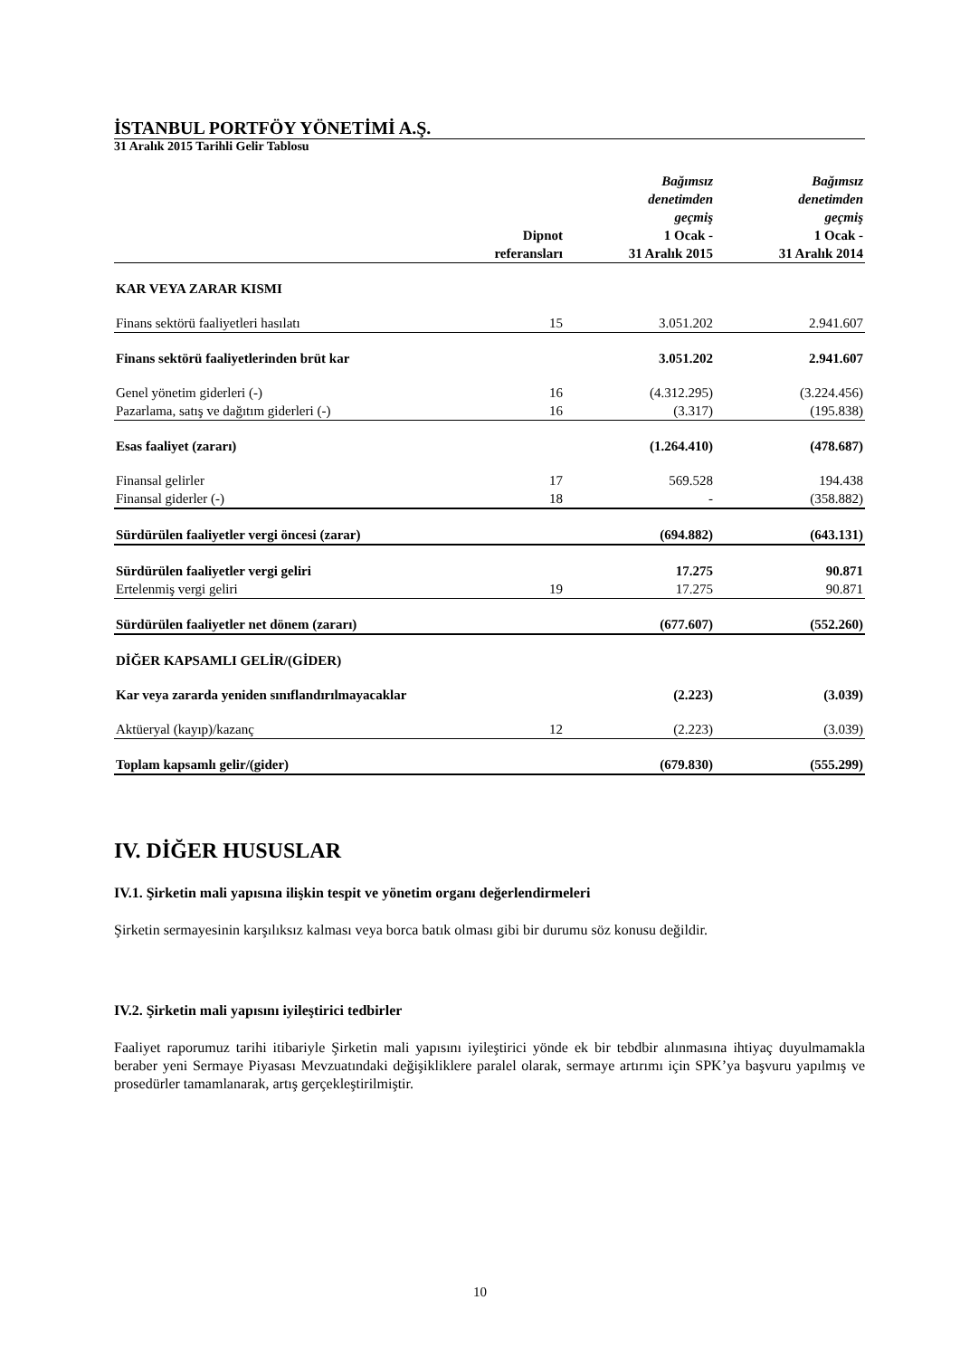İSTANBUL PORTFÖY YÖNETİMİ A.Ş.
31 Aralık 2015 Tarihli Gelir Tablosu
| | Dipnot referansları | Bağımsız denetimden geçmiş 1 Ocak - 31 Aralık 2015 | Bağımsız denetimden geçmiş 1 Ocak - 31 Aralık 2014 |
| --- | --- | --- | --- |
| KAR VEYA ZARAR KISMI | | | |
| Finans sektörü faaliyetleri hasılatı | 15 | 3.051.202 | 2.941.607 |
| Finans sektörü faaliyetlerinden brüt kar | | 3.051.202 | 2.941.607 |
| Genel yönetim giderleri (-) | 16 | (4.312.295) | (3.224.456) |
| Pazarlama, satış ve dağıtım giderleri (-) | 16 | (3.317) | (195.838) |
| Esas faaliyet (zararı) | | (1.264.410) | (478.687) |
| Finansal gelirler | 17 | 569.528 | 194.438 |
| Finansal giderler (-) | 18 | - | (358.882) |
| Sürdürülen faaliyetler vergi öncesi (zarar) | | (694.882) | (643.131) |
| Sürdürülen faaliyetler vergi geliri | | 17.275 | 90.871 |
| Ertelenmiş vergi geliri | 19 | 17.275 | 90.871 |
| Sürdürülen faaliyetler net dönem (zararı) | | (677.607) | (552.260) |
| DİĞER KAPSAMLI GELİR/(GİDER) | | | |
| Kar veya zararda yeniden sınıflandırılmayacaklar | | (2.223) | (3.039) |
| Aktüeryal (kayıp)/kazanç | 12 | (2.223) | (3.039) |
| Toplam kapsamlı gelir/(gider) | | (679.830) | (555.299) |
IV. DİĞER HUSUSLAR
IV.1. Şirketin mali yapısına ilişkin tespit ve yönetim organı değerlendirmeleri
Şirketin sermayesinin karşılıksız kalması veya borca batık olması gibi bir durumu söz konusu değildir.
IV.2. Şirketin mali yapısını iyileştirici tedbirler
Faaliyet raporumuz tarihi itibariyle Şirketin mali yapısını iyileştirici yönde ek bir tebdbir alınmasına ihtiyaç duyulmamakla beraber yeni Sermaye Piyasası Mevzuatındaki değişikliklere paralel olarak, sermaye artırımı için SPK’ya başvuru yapılmış ve prosedürler tamamlanarak, artış gerçekleştirilmiştir.
10